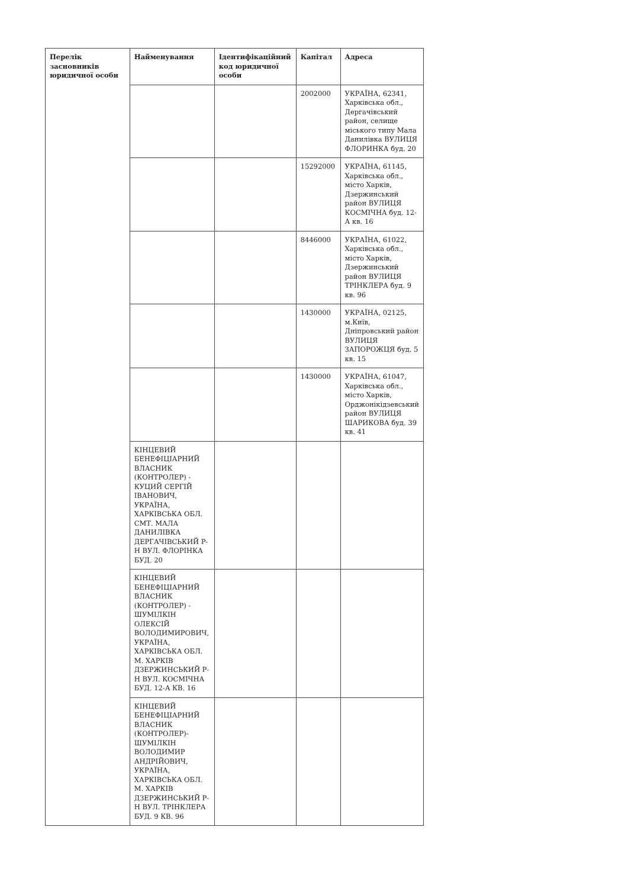| Перелік засновників юридичної особи | Найменування | Ідентифікаційний код юридичної особи | Капітал | Адреса |
| --- | --- | --- | --- | --- |
| | | | 2002000 | УКРАЇНА, 62341, Харківська обл., Дергачівський район, селище міського типу Мала Данилівка ВУЛИЦЯ ФЛОРИНКА буд. 20 |
| | | | 15292000 | УКРАЇНА, 61145, Харківська обл., місто Харків, Дзержинський район ВУЛИЦЯ КОСМІЧНА буд. 12-А кв. 16 |
| | | | 8446000 | УКРАЇНА, 61022, Харківська обл., місто Харків, Дзержинський район ВУЛИЦЯ ТРІНКЛЕРА буд. 9 кв. 96 |
| | | | 1430000 | УКРАЇНА, 02125, м.Київ, Дніпровський район ВУЛИЦЯ ЗАПОРОЖЦЯ буд. 5 кв. 15 |
| | | | 1430000 | УКРАЇНА, 61047, Харківська обл., місто Харків, Орджонікідзевський район ВУЛИЦЯ ШАРИКОВА буд. 39 кв. 41 |
| | КІНЦЕВИЙ БЕНЕФІЦІАРНИЙ ВЛАСНИК (КОНТРОЛЕР) - КУЦИЙ СЕРГІЙ ІВАНОВИЧ, УКРАЇНА, ХАРКІВСЬКА ОБЛ. СМТ. МАЛА ДАНИЛІВКА ДЕРГАЧІВСЬКИЙ Р-Н ВУЛ. ФЛОРІНКА БУД. 20 | | | |
| | КІНЦЕВИЙ БЕНЕФІЦІАРНИЙ ВЛАСНИК (КОНТРОЛЕР) - ШУМІЛКІН ОЛЕКСІЙ ВОЛОДИМИРОВИЧ, УКРАЇНА, ХАРКІВСЬКА ОБЛ. М. ХАРКІВ ДЗЕРЖИНСЬКИЙ Р-Н ВУЛ. КОСМІЧНА БУД. 12-А КВ. 16 | | | |
| | КІНЦЕВИЙ БЕНЕФІЦІАРНИЙ ВЛАСНИК (КОНТРОЛЕР)- ШУМІЛКІН ВОЛОДИМИР АНДРІЙОВИЧ, УКРАЇНА, ХАРКІВСЬКА ОБЛ. М. ХАРКІВ ДЗЕРЖИНСЬКИЙ Р-Н ВУЛ. ТРІНКЛЕРА БУД. 9 КВ. 96 | | | |